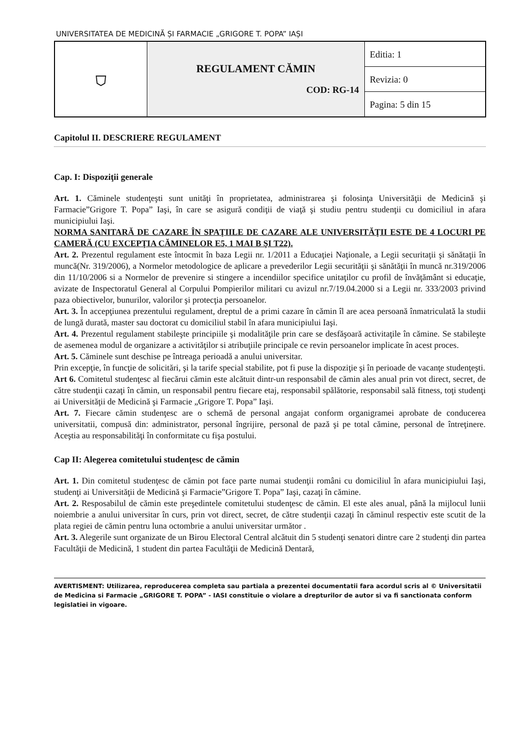UNIVERSITATEA DE MEDICINĂ ȘI FARMACIE „GRIGORE T. POPA” IAȘI
| ⛉ | REGULAMENT CĂMIN COD: RG-14 | Editia: 1 |
| | | Revizia: 0 |
| | | Pagina: 5 din 15 |
Capitolul II. DESCRIERE REGULAMENT
Cap. I: Dispoziţii generale
Art. 1. Căminele studenţeşti sunt unităţi în proprietatea, administrarea şi folosinţa Universităţii de Medicină şi Farmacie”Grigore T. Popa” Iaşi, în care se asigură condiţii de viaţă şi studiu pentru studenţii cu domiciliul in afara municipiului Iaşi.
NORMA SANITARĂ DE CAZARE ÎN SPAŢIILE DE CAZARE ALE UNIVERSITĂŢII ESTE DE 4 LOCURI PE CAMERĂ (CU EXCEPŢIA CĂMINELOR E5, 1 MAI B ŞI T22).
Art. 2. Prezentul regulament este întocmit în baza Legii nr. 1/2011 a Educaţiei Naţionale, a Legii securitaţii şi sănătaţii în muncă(Nr. 319/2006), a Normelor metodologice de aplicare a prevederilor Legii securităţii şi sănătăţii în muncă nr.319/2006 din 11/10/2006 si a Normelor de prevenire si stingere a incendiilor specifice unitaţilor cu profil de învăţământ si educaţie, avizate de Inspectoratul General al Corpului Pompierilor militari cu avizul nr.7/19.04.2000 si a Legii nr. 333/2003 privind paza obiectivelor, bunurilor, valorilor şi protecţia persoanelor.
Art. 3. În accepţiunea prezentului regulament, dreptul de a primi cazare în cămin îl are acea persoană înmatriculată la studii de lungă durată, master sau doctorat cu domiciliul stabil în afara municipiului Iaşi.
Art. 4. Prezentul regulament stabileşte principiile şi modalităţile prin care se desfăşoară activitaţile în cămine. Se stabileşte de asemenea modul de organizare a activităţilor si atribuţiile principale ce revin persoanelor implicate în acest proces.
Art. 5. Căminele sunt deschise pe întreaga perioadă a anului universitar.
Prin excepţie, în funcţie de solicitări, şi la tarife special stabilite, pot fi puse la dispoziţie şi în perioade de vacanţe studenţeşti.
Art 6. Comitetul studenţesc al fiecărui cămin este alcătuit dintr-un responsabil de cămin ales anual prin vot direct, secret, de către studenţii cazaţi în cămin, un responsabil pentru fiecare etaj, responsabil spălătorie, responsabil sală fitness, toţi studenţi ai Universităţii de Medicină şi Farmacie „Grigore T. Popa” Iaşi.
Art. 7. Fiecare cămin studenţesc are o schemă de personal angajat conform organigramei aprobate de conducerea universitatii, compusă din: administrator, personal îngrijire, personal de pază şi pe total cămine, personal de întreţinere. Aceştia au responsabilităţi în conformitate cu fişa postului.
Cap II: Alegerea comitetului studenţesc de cămin
Art. 1. Din comitetul studenţesc de cămin pot face parte numai studenţii români cu domiciliul în afara municipiului Iaşi, studenţi ai Universităţii de Medicină şi Farmacie”Grigore T. Popa” Iaşi, cazaţi în cămine.
Art. 2. Resposabilul de cămin este preşedintele comitetului studenţesc de cămin. El este ales anual, până la mijlocul lunii noiembrie a anului universitar în curs, prin vot direct, secret, de către studenţii cazaţi în căminul respectiv este scutit de la plata regiei de cămin pentru luna octombrie a anului universitar următor .
Art. 3. Alegerile sunt organizate de un Birou Electoral Central alcătuit din 5 studenţi senatori dintre care 2 studenţi din partea Facultăţii de Medicină, 1 student din partea Facultăţii de Medicină Dentară,
AVERTISMENT: Utilizarea, reproducerea completa sau partiala a prezentei documentatii fara acordul scris al © Universitatii de Medicina si Farmacie „GRIGORE T. POPA” - IASI constituie o violare a drepturilor de autor si va fi sanctionata conform legislatiei in vigoare.